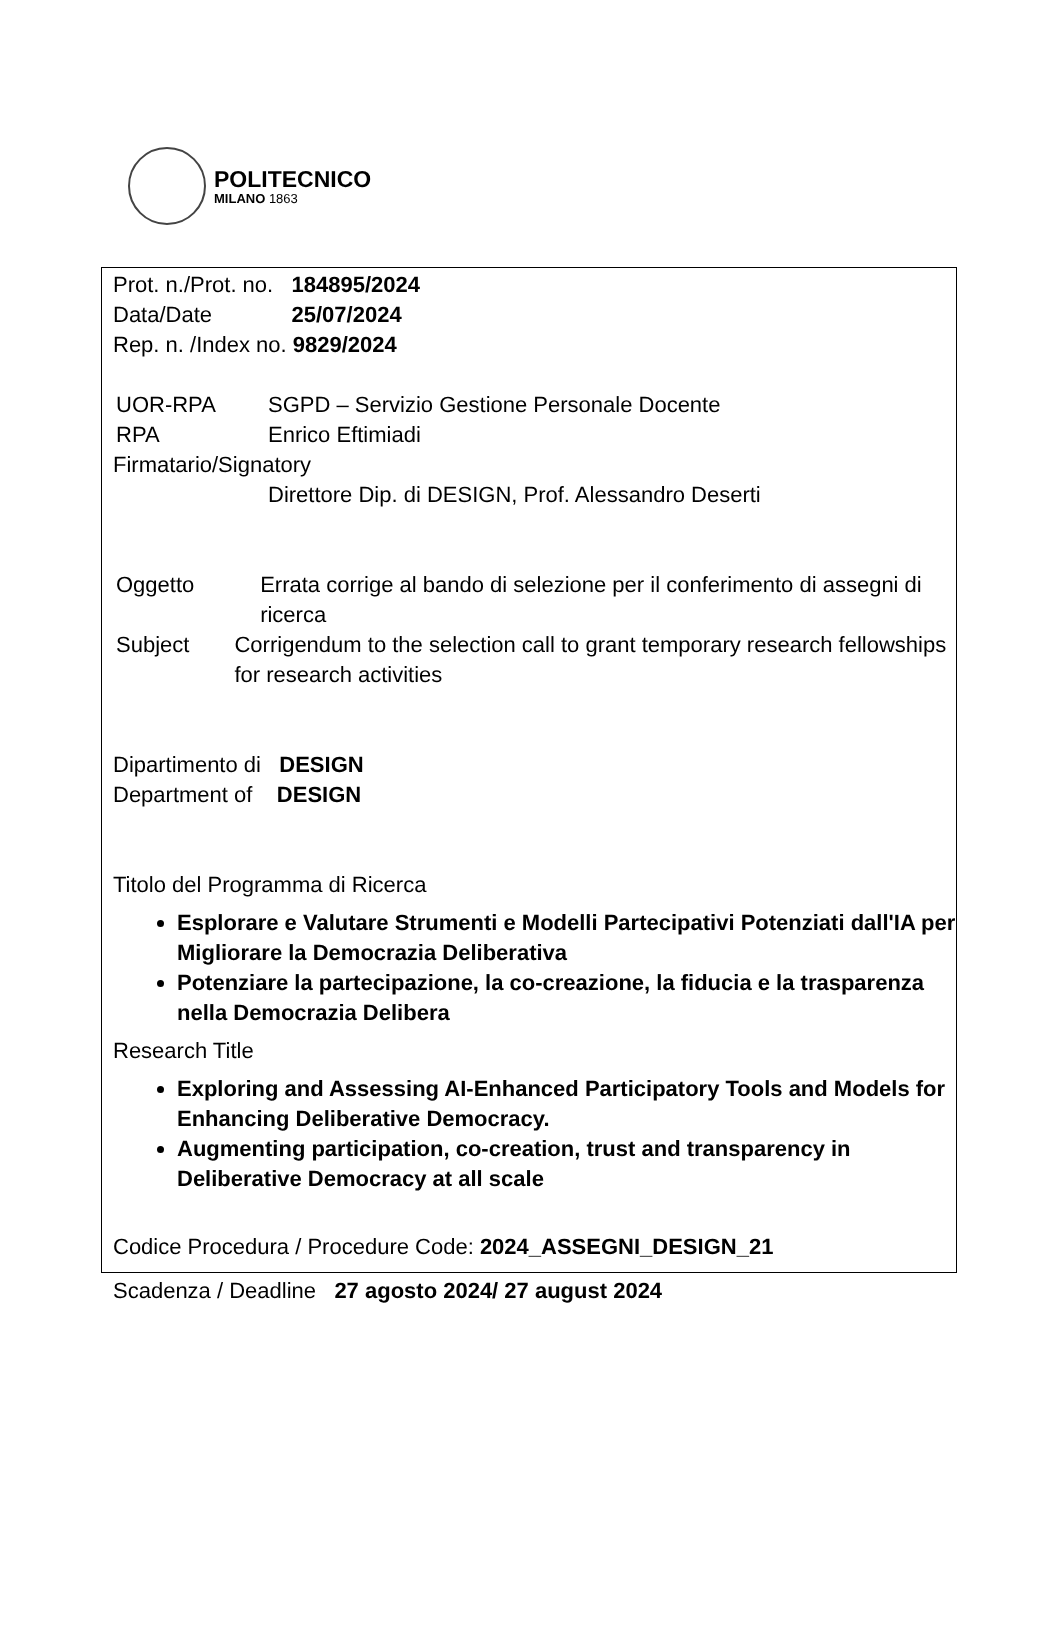POLITECNICO
MILANO 1863
Prot. n./Prot. no. 184895/2024
Data/Date 25/07/2024
Rep. n. /Index no. 9829/2024
UOR-RPA SGPD – Servizio Gestione Personale Docente
RPA Enrico Eftimiadi
Firmatario/Signatory
Direttore Dip. di DESIGN, Prof. Alessandro Deserti
Oggetto Errata corrige al bando di selezione per il conferimento di assegni di ricerca
Subject Corrigendum to the selection call to grant temporary research fellowships for research activities
Dipartimento di DESIGN
Department of DESIGN
Titolo del Programma di Ricerca
Esplorare e Valutare Strumenti e Modelli Partecipativi Potenziati dall'IA per Migliorare la Democrazia Deliberativa
Potenziare la partecipazione, la co-creazione, la fiducia e la trasparenza nella Democrazia Delibera
Research Title
Exploring and Assessing AI-Enhanced Participatory Tools and Models for Enhancing Deliberative Democracy.
Augmenting participation, co-creation, trust and transparency in Deliberative Democracy at all scale
Codice Procedura / Procedure Code: 2024_ASSEGNI_DESIGN_21
Scadenza / Deadline 27 agosto 2024/ 27 august 2024